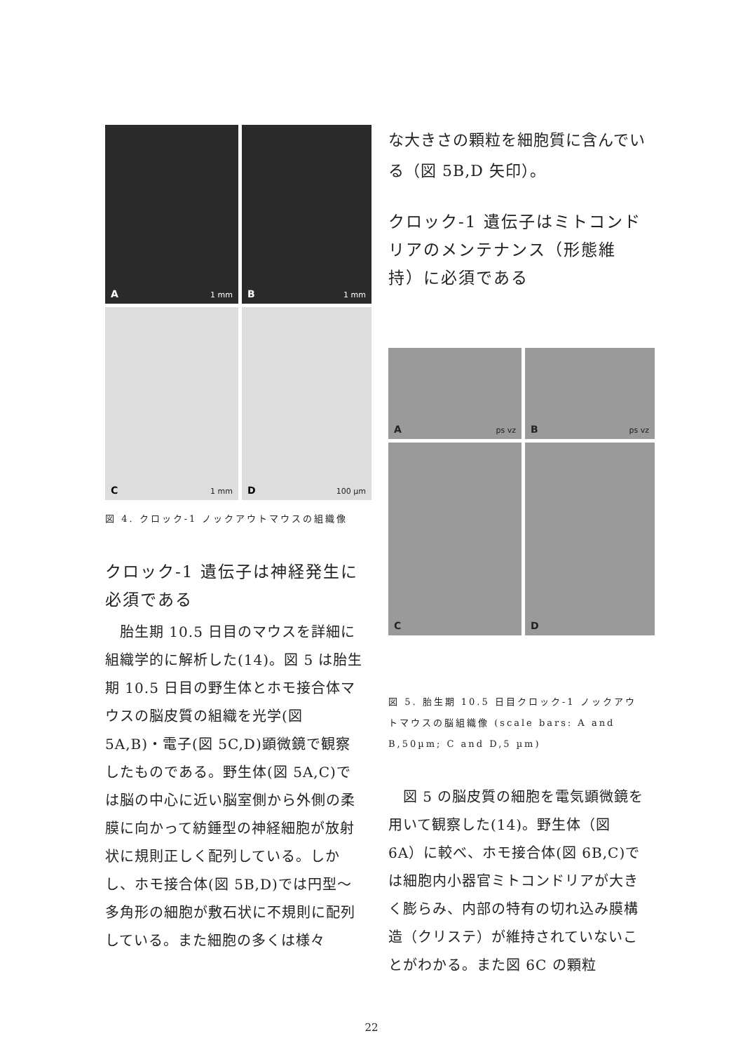A 1 mm
B 1 mm
C 1 mm
D 100 µm
図 4. クロック-1 ノックアウトマウスの組織像
クロック-1 遺伝子は神経発生に必須である
　胎生期 10.5 日目のマウスを詳細に組織学的に解析した(14)。図 5 は胎生期 10.5 日目の野生体とホモ接合体マウスの脳皮質の組織を光学(図 5A,B)・電子(図 5C,D)顕微鏡で観察したものである。野生体(図 5A,C)では脳の中心に近い脳室側から外側の柔膜に向かって紡錘型の神経細胞が放射状に規則正しく配列している。しかし、ホモ接合体(図 5B,D)では円型～多角形の細胞が敷石状に不規則に配列している。また細胞の多くは様々
な大きさの顆粒を細胞質に含んでいる（図 5B,D 矢印）。
クロック-1 遺伝子はミトコンドリアのメンテナンス（形態維持）に必須である
A ps vz
B ps vz
C
D
図 5. 胎生期 10.5 日目クロック-1 ノックアウトマウスの脳組織像 (scale bars: A and B,50µm; C and D,5 µm)
　図 5 の脳皮質の細胞を電気顕微鏡を用いて観察した(14)。野生体（図 6A）に較べ、ホモ接合体(図 6B,C)では細胞内小器官ミトコンドリアが大きく膨らみ、内部の特有の切れ込み膜構造（クリステ）が維持されていないことがわかる。また図 6C の顆粒
22